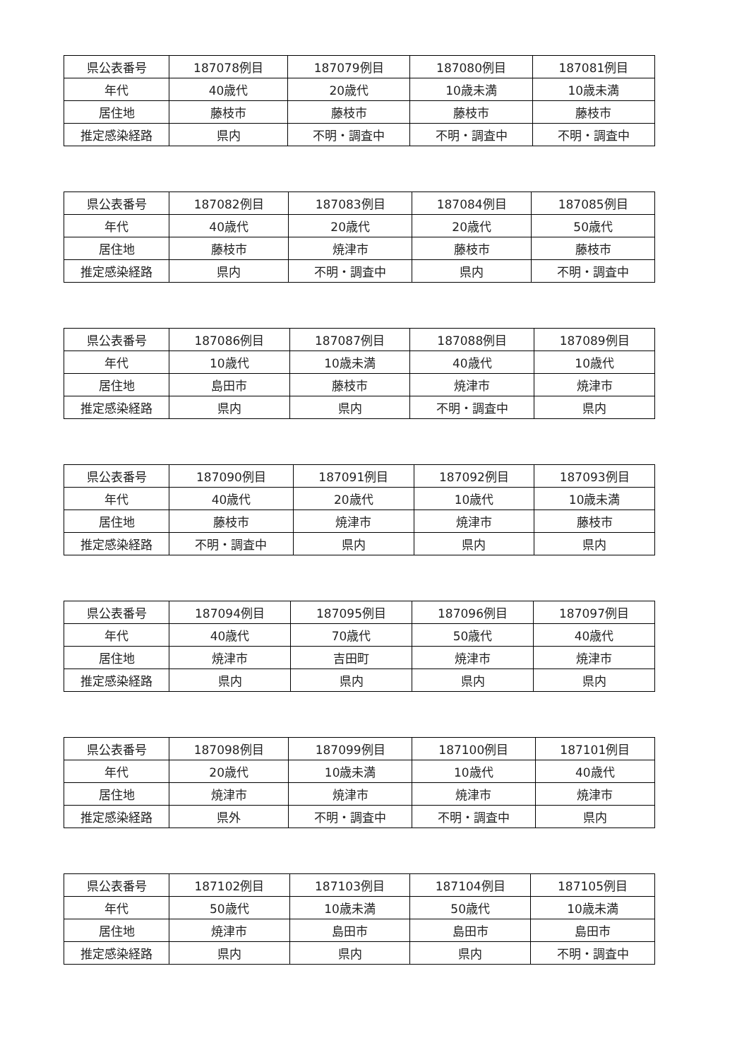| 県公表番号 | 187078例目 | 187079例目 | 187080例目 | 187081例目 |
| 年代 | 40歳代 | 20歳代 | 10歳未満 | 10歳未満 |
| 居住地 | 藤枝市 | 藤枝市 | 藤枝市 | 藤枝市 |
| 推定感染経路 | 県内 | 不明・調査中 | 不明・調査中 | 不明・調査中 |
| 県公表番号 | 187082例目 | 187083例目 | 187084例目 | 187085例目 |
| 年代 | 40歳代 | 20歳代 | 20歳代 | 50歳代 |
| 居住地 | 藤枝市 | 焼津市 | 藤枝市 | 藤枝市 |
| 推定感染経路 | 県内 | 不明・調査中 | 県内 | 不明・調査中 |
| 県公表番号 | 187086例目 | 187087例目 | 187088例目 | 187089例目 |
| 年代 | 10歳代 | 10歳未満 | 40歳代 | 10歳代 |
| 居住地 | 島田市 | 藤枝市 | 焼津市 | 焼津市 |
| 推定感染経路 | 県内 | 県内 | 不明・調査中 | 県内 |
| 県公表番号 | 187090例目 | 187091例目 | 187092例目 | 187093例目 |
| 年代 | 40歳代 | 20歳代 | 10歳代 | 10歳未満 |
| 居住地 | 藤枝市 | 焼津市 | 焼津市 | 藤枝市 |
| 推定感染経路 | 不明・調査中 | 県内 | 県内 | 県内 |
| 県公表番号 | 187094例目 | 187095例目 | 187096例目 | 187097例目 |
| 年代 | 40歳代 | 70歳代 | 50歳代 | 40歳代 |
| 居住地 | 焼津市 | 吉田町 | 焼津市 | 焼津市 |
| 推定感染経路 | 県内 | 県内 | 県内 | 県内 |
| 県公表番号 | 187098例目 | 187099例目 | 187100例目 | 187101例目 |
| 年代 | 20歳代 | 10歳未満 | 10歳代 | 40歳代 |
| 居住地 | 焼津市 | 焼津市 | 焼津市 | 焼津市 |
| 推定感染経路 | 県外 | 不明・調査中 | 不明・調査中 | 県内 |
| 県公表番号 | 187102例目 | 187103例目 | 187104例目 | 187105例目 |
| 年代 | 50歳代 | 10歳未満 | 50歳代 | 10歳未満 |
| 居住地 | 焼津市 | 島田市 | 島田市 | 島田市 |
| 推定感染経路 | 県内 | 県内 | 県内 | 不明・調査中 |